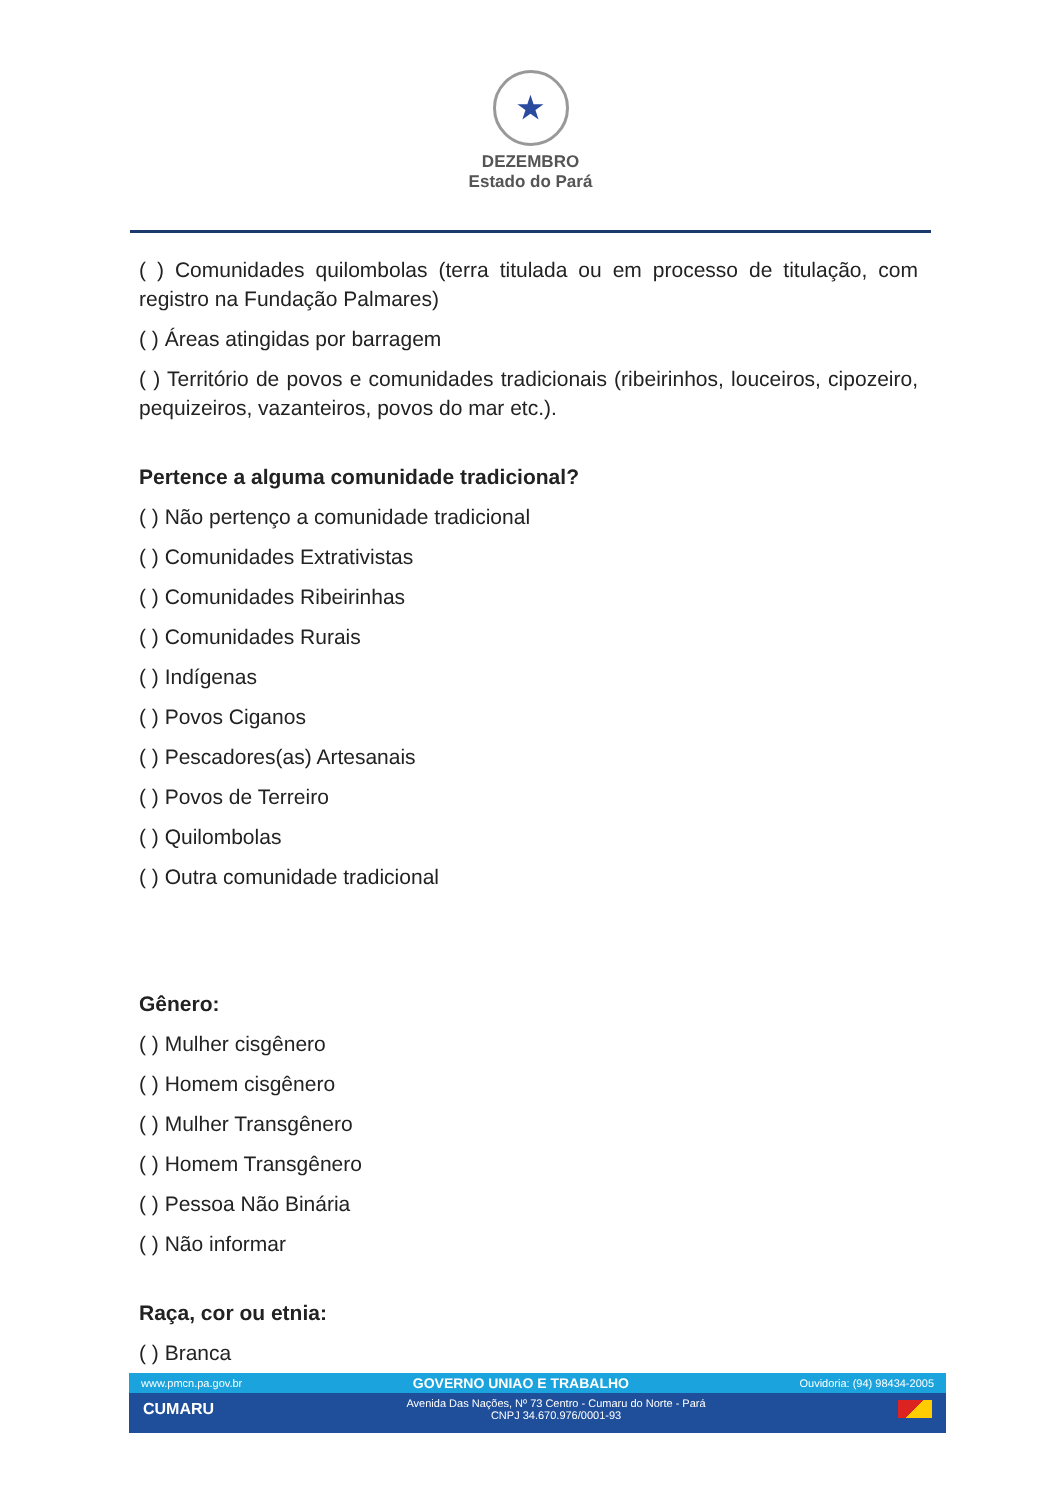★
DEZEMBRO
Estado do Pará
( ) Comunidades quilombolas (terra titulada ou em processo de titulação, com registro na Fundação Palmares)
( ) Áreas atingidas por barragem
( ) Território de povos e comunidades tradicionais (ribeirinhos, louceiros, cipozeiro, pequizeiros, vazanteiros, povos do mar etc.).
Pertence a alguma comunidade tradicional?
( ) Não pertenço a comunidade tradicional
( ) Comunidades Extrativistas
( ) Comunidades Ribeirinhas
( ) Comunidades Rurais
( ) Indígenas
( ) Povos Ciganos
( ) Pescadores(as) Artesanais
( ) Povos de Terreiro
( ) Quilombolas
( ) Outra comunidade tradicional
Gênero:
( ) Mulher cisgênero
( ) Homem cisgênero
( ) Mulher Transgênero
( ) Homem Transgênero
( ) Pessoa Não Binária
( ) Não informar
Raça, cor ou etnia:
( ) Branca
www.pmcn.pa.gov.br GOVERNO UNIAO E TRABALHO Ouvidoria: (94) 98434-2005
CUMARU Avenida Das Nações, Nº 73 Centro - Cumaru do Norte - Pará
CNPJ 34.670.976/0001-93